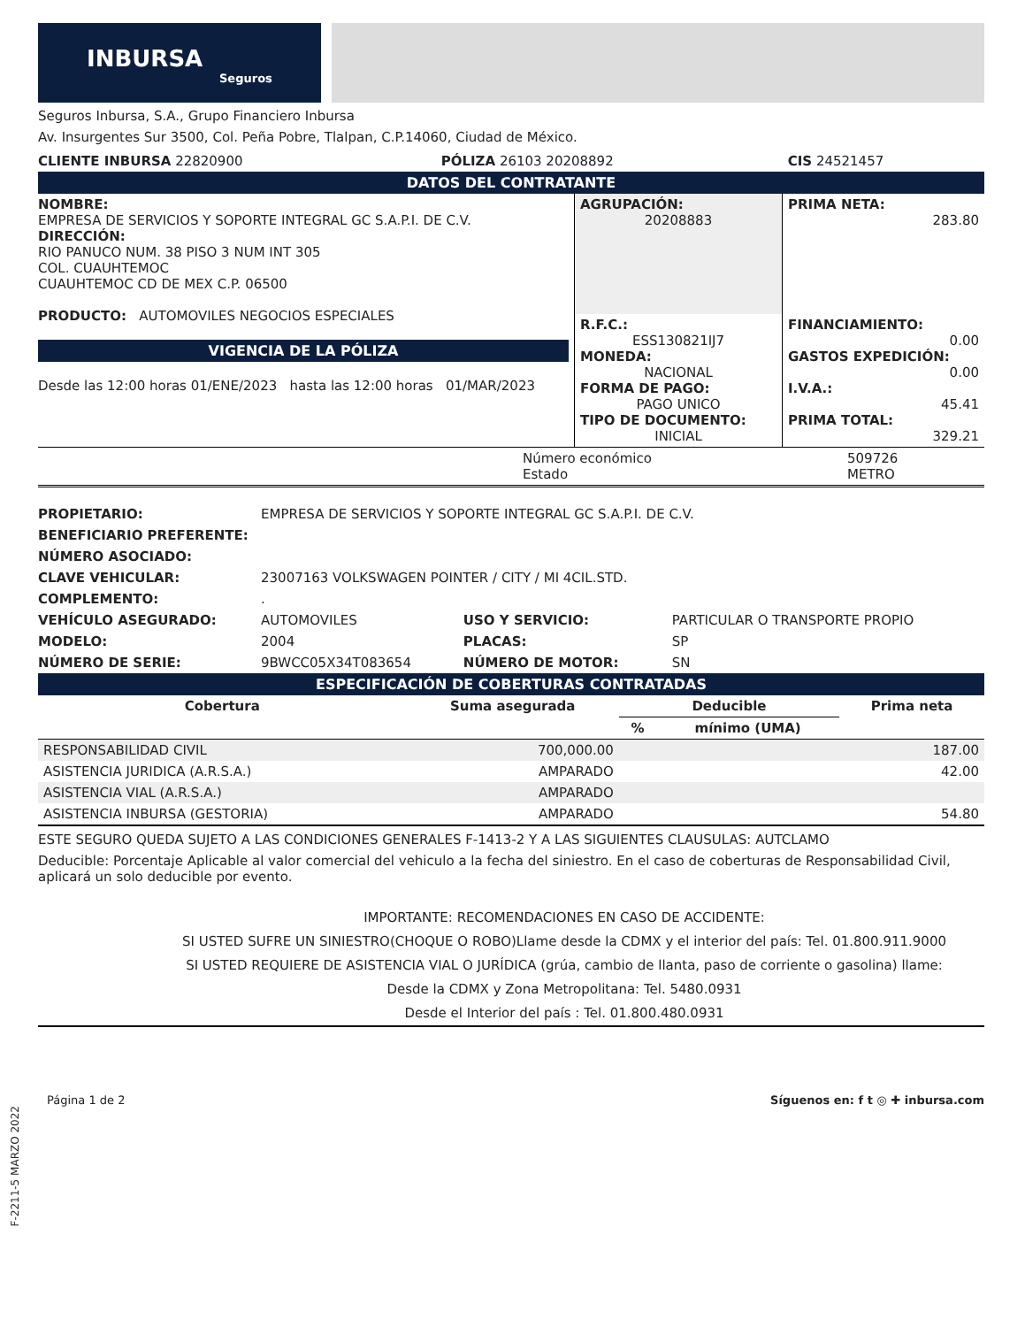INBURSA
Seguros
Seguros Inbursa, S.A., Grupo Financiero Inbursa
Av. Insurgentes Sur 3500, Col. Peña Pobre, Tlalpan, C.P.14060, Ciudad de México.
| CLIENTE INBURSA 22820900 | PÓLIZA 26103 20208892 | CIS 24521457 |
DATOS DEL CONTRATANTE
| NOMBRE: EMPRESA DE SERVICIOS Y SOPORTE INTEGRAL GC S.A.P.I. DE C.V. DIRECCIÓN: RIO PANUCO NUM. 38 PISO 3 NUM INT 305 COL. CUAUHTEMOC CUAUHTEMOC CD DE MEX C.P. 06500 PRODUCTO: AUTOMOVILES NEGOCIOS ESPECIALES VIGENCIA DE LA PÓLIZA Desde las 12:00 horas 01/ENE/2023 hasta las 12:00 horas 01/MAR/2023 | AGRUPACIÓN: 20208883 | PRIMA NETA: 283.80 |
| | R.F.C.: ESS130821IJ7 MONEDA: NACIONAL FORMA DE PAGO: PAGO UNICO TIPO DE DOCUMENTO: INICIAL | FINANCIAMIENTO: 0.00 GASTOS EXPEDICIÓN: 0.00 I.V.A.: 45.41 PRIMA TOTAL: 329.21 |
| | Número económico Estado | 509726 METRO |
| PROPIETARIO: | EMPRESA DE SERVICIOS Y SOPORTE INTEGRAL GC S.A.P.I. DE C.V. | | |
| BENEFICIARIO PREFERENTE: | | | |
| NÚMERO ASOCIADO: | | | |
| CLAVE VEHICULAR: | 23007163 VOLKSWAGEN POINTER / CITY / MI 4CIL.STD. | | |
| COMPLEMENTO: | . | | |
| VEHÍCULO ASEGURADO: | AUTOMOVILES | USO Y SERVICIO: | PARTICULAR O TRANSPORTE PROPIO |
| MODELO: | 2004 | PLACAS: | SP |
| NÚMERO DE SERIE: | 9BWCC05X34T083654 | NÚMERO DE MOTOR: | SN |
ESPECIFICACIÓN DE COBERTURAS CONTRATADAS
| Cobertura | Suma asegurada | Deducible | | Prima neta |
| --- | --- | --- | --- | --- |
| | | % | mínimo (UMA) | |
| RESPONSABILIDAD CIVIL | 700,000.00 | | | 187.00 |
| ASISTENCIA JURIDICA (A.R.S.A.) | AMPARADO | | | 42.00 |
| ASISTENCIA VIAL (A.R.S.A.) | AMPARADO | | | |
| ASISTENCIA INBURSA (GESTORIA) | AMPARADO | | | 54.80 |
ESTE SEGURO QUEDA SUJETO A LAS CONDICIONES GENERALES F-1413-2 Y A LAS SIGUIENTES CLAUSULAS: AUTCLAMO
Deducible: Porcentaje Aplicable al valor comercial del vehiculo a la fecha del siniestro. En el caso de coberturas de Responsabilidad Civil, aplicará un solo deducible por evento.
IMPORTANTE: RECOMENDACIONES EN CASO DE ACCIDENTE:
SI USTED SUFRE UN SINIESTRO(CHOQUE O ROBO)Llame desde la CDMX y el interior del país: Tel. 01.800.911.9000
SI USTED REQUIERE DE ASISTENCIA VIAL O JURÍDICA (grúa, cambio de llanta, paso de corriente o gasolina) llame:
Desde la CDMX y Zona Metropolitana: Tel. 5480.0931
Desde el Interior del país : Tel. 01.800.480.0931
Página 1 de 2 Síguenos en: f t ◎ ✚ inbursa.com
F-2211-5 MARZO 2022